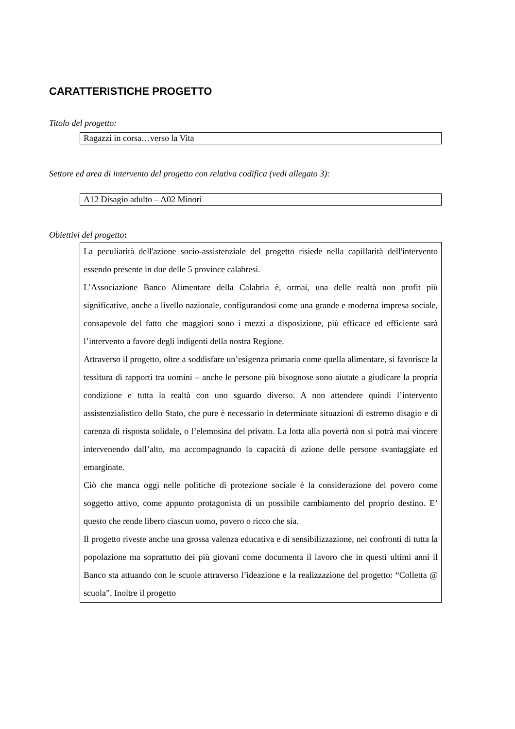CARATTERISTICHE PROGETTO
Titolo del progetto:
Ragazzi in corsa…verso la Vita
Settore ed area di intervento del progetto con relativa codifica (vedi allegato 3):
A12 Disagio adulto – A02 Minori
Obiettivi del progetto:
La peculiarità dell'azione socio-assistenziale del progetto risiede nella capillarità dell'intervento essendo presente in due delle 5 province calabresi.
L’Associazione Banco Alimentare della Calabria è, ormai, una delle realtà non profit più significative, anche a livello nazionale, configurandosi come una grande e moderna impresa sociale, consapevole del fatto che maggiori sono i mezzi a disposizione, più efficace ed efficiente sarà l’intervento a favore degli indigenti della nostra Regione.
Attraverso il progetto, oltre a soddisfare un’esigenza primaria come quella alimentare, si favorisce la tessitura di rapporti tra uomini – anche le persone più bisognose sono aiutate a giudicare la propria condizione e tutta la realtà con uno sguardo diverso. A non attendere quindi l’intervento assistenzialistico dello Stato, che pure è necessario in determinate situazioni di estremo disagio e di carenza di risposta solidale, o l’elemosina del privato. La lotta alla povertà non si potrà mai vincere intervenendo dall’alto, ma accompagnando la capacità di azione delle persone svantaggiate ed emarginate.
Ciò che manca oggi nelle politiche di protezione sociale è la considerazione del povero come soggetto attivo, come appunto protagonista di un possibile cambiamento del proprio destino. E’ questo che rende libero ciascun uomo, povero o ricco che sia.
Il progetto riveste anche una grossa valenza educativa e di sensibilizzazione, nei confronti di tutta la popolazione ma soprattutto dei più giovani come documenta il lavoro che in questi ultimi anni il Banco sta attuando con le scuole attraverso l’ideazione e la realizzazione del progetto: “Colletta @ scuola”. Inoltre il progetto